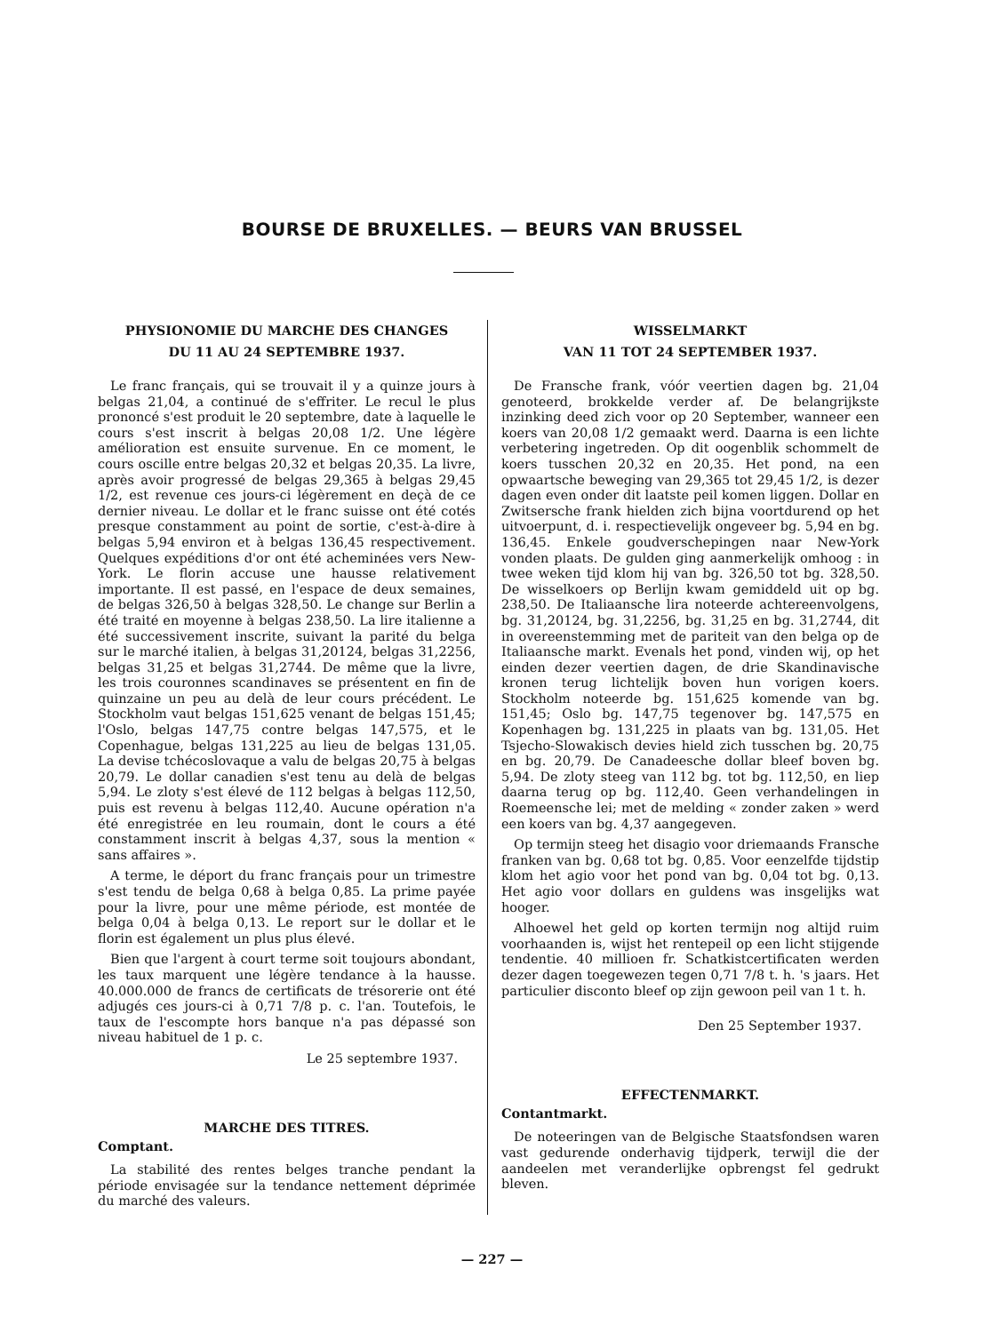BOURSE DE BRUXELLES. — BEURS VAN BRUSSEL
PHYSIONOMIE DU MARCHE DES CHANGES
DU 11 AU 24 SEPTEMBRE 1937.
Le franc français, qui se trouvait il y a quinze jours à belgas 21,04, a continué de s'effriter. Le recul le plus prononcé s'est produit le 20 septembre, date à laquelle le cours s'est inscrit à belgas 20,08 1/2. Une légère amélioration est ensuite survenue. En ce moment, le cours oscille entre belgas 20,32 et belgas 20,35. La livre, après avoir progressé de belgas 29,365 à belgas 29,45 1/2, est revenue ces jours-ci légèrement en deçà de ce dernier niveau. Le dollar et le franc suisse ont été cotés presque constamment au point de sortie, c'est-à-dire à belgas 5,94 environ et à belgas 136,45 respectivement. Quelques expéditions d'or ont été acheminées vers New-York. Le florin accuse une hausse relativement importante. Il est passé, en l'espace de deux semaines, de belgas 326,50 à belgas 328,50. Le change sur Berlin a été traité en moyenne à belgas 238,50. La lire italienne a été successivement inscrite, suivant la parité du belga sur le marché italien, à belgas 31,20124, belgas 31,2256, belgas 31,25 et belgas 31,2744. De même que la livre, les trois couronnes scandinaves se présentent en fin de quinzaine un peu au delà de leur cours précédent. Le Stockholm vaut belgas 151,625 venant de belgas 151,45; l'Oslo, belgas 147,75 contre belgas 147,575, et le Copenhague, belgas 131,225 au lieu de belgas 131,05. La devise tchécoslovaque a valu de belgas 20,75 à belgas 20,79. Le dollar canadien s'est tenu au delà de belgas 5,94. Le zloty s'est élevé de 112 belgas à belgas 112,50, puis est revenu à belgas 112,40. Aucune opération n'a été enregistrée en leu roumain, dont le cours a été constamment inscrit à belgas 4,37, sous la mention « sans affaires ».
A terme, le déport du franc français pour un trimestre s'est tendu de belga 0,68 à belga 0,85. La prime payée pour la livre, pour une même période, est montée de belga 0,04 à belga 0,13. Le report sur le dollar et le florin est également un plus plus élevé.
Bien que l'argent à court terme soit toujours abondant, les taux marquent une légère tendance à la hausse. 40.000.000 de francs de certificats de trésorerie ont été adjugés ces jours-ci à 0,71 7/8 p. c. l'an. Toutefois, le taux de l'escompte hors banque n'a pas dépassé son niveau habituel de 1 p. c.
Le 25 septembre 1937.
MARCHE DES TITRES.
Comptant.
La stabilité des rentes belges tranche pendant la période envisagée sur la tendance nettement déprimée du marché des valeurs.
WISSELMARKT
VAN 11 TOT 24 SEPTEMBER 1937.
De Fransche frank, vóór veertien dagen bg. 21,04 genoteerd, brokkelde verder af. De belangrijkste inzinking deed zich voor op 20 September, wanneer een koers van 20,08 1/2 gemaakt werd. Daarna is een lichte verbetering ingetreden. Op dit oogenblik schommelt de koers tusschen 20,32 en 20,35. Het pond, na een opwaartsche beweging van 29,365 tot 29,45 1/2, is dezer dagen even onder dit laatste peil komen liggen. Dollar en Zwitsersche frank hielden zich bijna voortdurend op het uitvoerpunt, d. i. respectievelijk ongeveer bg. 5,94 en bg. 136,45. Enkele goudverschepingen naar New-York vonden plaats. De gulden ging aanmerkelijk omhoog : in twee weken tijd klom hij van bg. 326,50 tot bg. 328,50. De wisselkoers op Berlijn kwam gemiddeld uit op bg. 238,50. De Italiaansche lira noteerde achtereenvolgens, bg. 31,20124, bg. 31,2256, bg. 31,25 en bg. 31,2744, dit in overeenstemming met de pariteit van den belga op de Italiaansche markt. Evenals het pond, vinden wij, op het einden dezer veertien dagen, de drie Skandinavische kronen terug lichtelijk boven hun vorigen koers. Stockholm noteerde bg. 151,625 komende van bg. 151,45; Oslo bg. 147,75 tegenover bg. 147,575 en Kopenhagen bg. 131,225 in plaats van bg. 131,05. Het Tsjecho-Slowakisch devies hield zich tusschen bg. 20,75 en bg. 20,79. De Canadeesche dollar bleef boven bg. 5,94. De zloty steeg van 112 bg. tot bg. 112,50, en liep daarna terug op bg. 112,40. Geen verhandelingen in Roemeensche lei; met de melding « zonder zaken » werd een koers van bg. 4,37 aangegeven.
Op termijn steeg het disagio voor driemaands Fransche franken van bg. 0,68 tot bg. 0,85. Voor eenzelfde tijdstip klom het agio voor het pond van bg. 0,04 tot bg. 0,13. Het agio voor dollars en guldens was insgelijks wat hooger.
Alhoewel het geld op korten termijn nog altijd ruim voorhaanden is, wijst het rentepeil op een licht stijgende tendentie. 40 millioen fr. Schatkistcertificaten werden dezer dagen toegewezen tegen 0,71 7/8 t. h. 's jaars. Het particulier disconto bleef op zijn gewoon peil van 1 t. h.
Den 25 September 1937.
EFFECTENMARKT.
Contantmarkt.
De noteeringen van de Belgische Staatsfondsen waren vast gedurende onderhavig tijdperk, terwijl die der aandeelen met veranderlijke opbrengst fel gedrukt bleven.
— 227 —